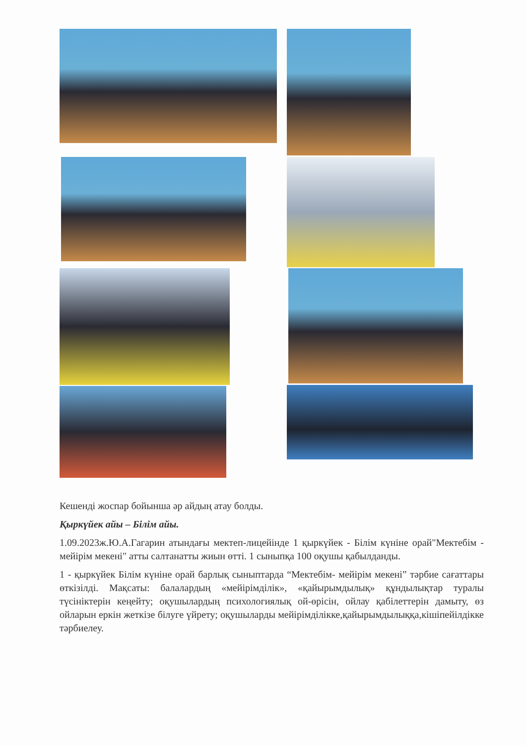Кешенді жоспар бойынша әр айдың атау болды.
Қыркүйек айы – Білім айы.
1.09.2023ж.Ю.А.Гагарин атындағы мектеп-лицейінде 1 қыркүйек - Білім күніне орай"Мектебім - мейірім мекені" атты салтанатты жиын өтті. 1 сыныпқа 100 оқушы қабылданды.
1 - қыркүйек Білім күніне орай барлық сыныптарда “Мектебім- мейірім мекені” тәрбие сағаттары өткізілді. Мақсаты: балалардың «мейірімділік», «қайырымдылық» құндылықтар туралы түсініктерін кеңейту; оқушылардың психологиялық ой-өрісін, ойлау қабілеттерін дамыту, өз ойларын еркін жеткізе білуге үйрету; оқушыларды мейірімділікке,қайырымдылыққа,кішіпейілдікке тәрбиелеу.